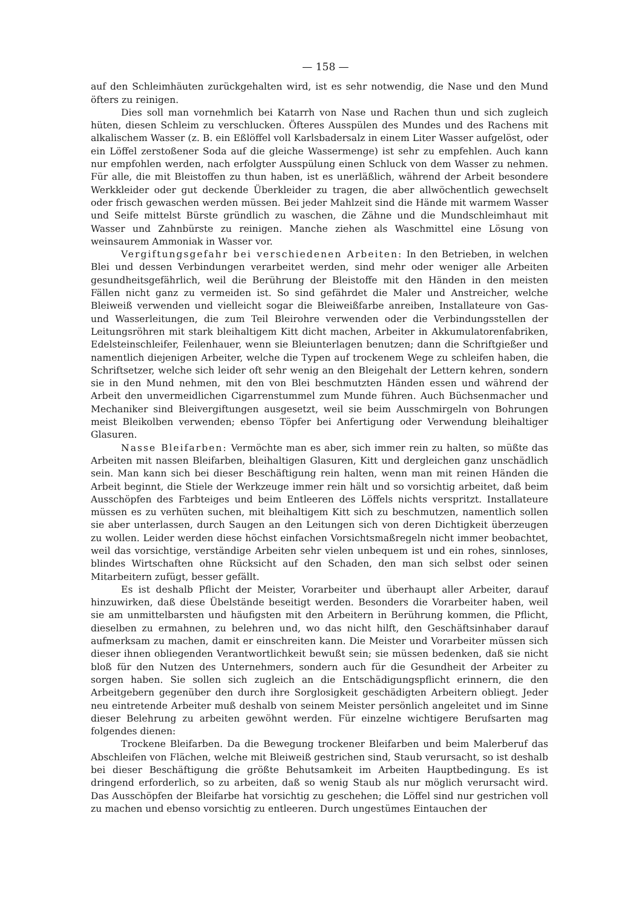— 158 —
auf den Schleimhäuten zurückgehalten wird, ist es sehr notwendig, die Nase und den Mund öfters zu reinigen.
Dies soll man vornehmlich bei Katarrh von Nase und Rachen thun und sich zugleich hüten, diesen Schleim zu verschlucken. Öfteres Ausspülen des Mundes und des Rachens mit alkalischem Wasser (z. B. ein Eßlöffel voll Karlsbadersalz in einem Liter Wasser aufgelöst, oder ein Löffel zerstoßener Soda auf die gleiche Wassermenge) ist sehr zu empfehlen. Auch kann nur empfohlen werden, nach erfolgter Ausspülung einen Schluck von dem Wasser zu nehmen. Für alle, die mit Bleistoffen zu thun haben, ist es unerläßlich, während der Arbeit besondere Werkkleider oder gut deckende Überkleider zu tragen, die aber allwöchentlich gewechselt oder frisch gewaschen werden müssen. Bei jeder Mahlzeit sind die Hände mit warmem Wasser und Seife mittelst Bürste gründlich zu waschen, die Zähne und die Mundschleimhaut mit Wasser und Zahnbürste zu reinigen. Manche ziehen als Waschmittel eine Lösung von weinsaurem Ammoniak in Wasser vor.
Vergiftungsgefahr bei verschiedenen Arbeiten: In den Betrieben, in welchen Blei und dessen Verbindungen verarbeitet werden, sind mehr oder weniger alle Arbeiten gesundheitsgefährlich, weil die Berührung der Bleistoffe mit den Händen in den meisten Fällen nicht ganz zu vermeiden ist. So sind gefährdet die Maler und Anstreicher, welche Bleiweiß verwenden und vielleicht sogar die Bleiweißfarbe anreiben, Installateure von Gas- und Wasserleitungen, die zum Teil Bleirohre verwenden oder die Verbindungsstellen der Leitungsröhren mit stark bleihaltigem Kitt dicht machen, Arbeiter in Akkumulatorenfabriken, Edelsteinschleifer, Feilenhauer, wenn sie Bleiunterlagen benutzen; dann die Schriftgießer und namentlich diejenigen Arbeiter, welche die Typen auf trockenem Wege zu schleifen haben, die Schriftsetzer, welche sich leider oft sehr wenig an den Bleigehalt der Lettern kehren, sondern sie in den Mund nehmen, mit den von Blei beschmutzten Händen essen und während der Arbeit den unvermeidlichen Cigarrenstummel zum Munde führen. Auch Büchsenmacher und Mechaniker sind Bleivergiftungen ausgesetzt, weil sie beim Ausschmirgeln von Bohrungen meist Bleikolben verwenden; ebenso Töpfer bei Anfertigung oder Verwendung bleihaltiger Glasuren.
Nasse Bleifarben: Vermöchte man es aber, sich immer rein zu halten, so müßte das Arbeiten mit nassen Bleifarben, bleihaltigen Glasuren, Kitt und dergleichen ganz unschädlich sein. Man kann sich bei dieser Beschäftigung rein halten, wenn man mit reinen Händen die Arbeit beginnt, die Stiele der Werkzeuge immer rein hält und so vorsichtig arbeitet, daß beim Ausschöpfen des Farbteiges und beim Entleeren des Löffels nichts verspritzt. Installateure müssen es zu verhüten suchen, mit bleihaltigem Kitt sich zu beschmutzen, namentlich sollen sie aber unterlassen, durch Saugen an den Leitungen sich von deren Dichtigkeit überzeugen zu wollen. Leider werden diese höchst einfachen Vorsichtsmaßregeln nicht immer beobachtet, weil das vorsichtige, verständige Arbeiten sehr vielen unbequem ist und ein rohes, sinnloses, blindes Wirtschaften ohne Rücksicht auf den Schaden, den man sich selbst oder seinen Mitarbeitern zufügt, besser gefällt.
Es ist deshalb Pflicht der Meister, Vorarbeiter und überhaupt aller Arbeiter, darauf hinzuwirken, daß diese Übelstände beseitigt werden. Besonders die Vorarbeiter haben, weil sie am unmittelbarsten und häufigsten mit den Arbeitern in Berührung kommen, die Pflicht, dieselben zu ermahnen, zu belehren und, wo das nicht hilft, den Geschäftsinhaber darauf aufmerksam zu machen, damit er einschreiten kann. Die Meister und Vorarbeiter müssen sich dieser ihnen obliegenden Verantwortlichkeit bewußt sein; sie müssen bedenken, daß sie nicht bloß für den Nutzen des Unternehmers, sondern auch für die Gesundheit der Arbeiter zu sorgen haben. Sie sollen sich zugleich an die Entschädigungspflicht erinnern, die den Arbeitgebern gegenüber den durch ihre Sorglosigkeit geschädigten Arbeitern obliegt. Jeder neu eintretende Arbeiter muß deshalb von seinem Meister persönlich angeleitet und im Sinne dieser Belehrung zu arbeiten gewöhnt werden. Für einzelne wichtigere Berufsarten mag folgendes dienen:
Trockene Bleifarben. Da die Bewegung trockener Bleifarben und beim Malerberuf das Abschleifen von Flächen, welche mit Bleiweiß gestrichen sind, Staub verursacht, so ist deshalb bei dieser Beschäftigung die größte Behutsamkeit im Arbeiten Hauptbedingung. Es ist dringend erforderlich, so zu arbeiten, daß so wenig Staub als nur möglich verursacht wird. Das Ausschöpfen der Bleifarbe hat vorsichtig zu geschehen; die Löffel sind nur gestrichen voll zu machen und ebenso vorsichtig zu entleeren. Durch ungestümes Eintauchen der